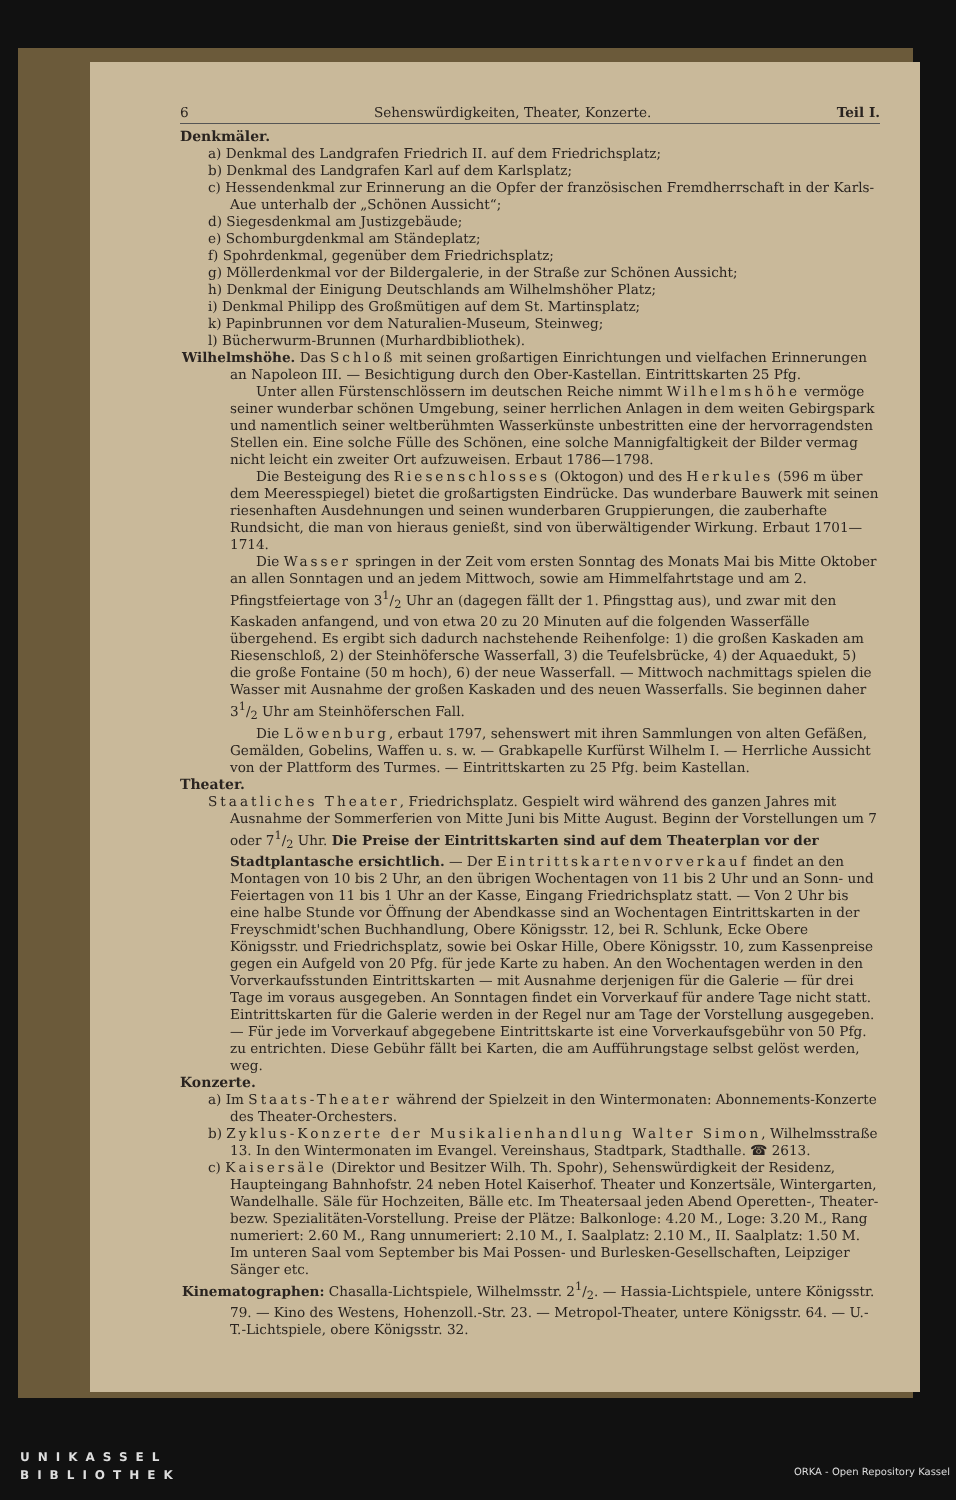6 Sehenswürdigkeiten, Theater, Konzerte. Teil I.
Denkmäler.
a) Denkmal des Landgrafen Friedrich II. auf dem Friedrichsplatz;
b) Denkmal des Landgrafen Karl auf dem Karlsplatz;
c) Hessendenkmal zur Erinnerung an die Opfer der französischen Fremdherrschaft in der Karls-Aue unterhalb der „Schönen Aussicht“;
d) Siegesdenkmal am Justizgebäude;
e) Schomburgdenkmal am Ständeplatz;
f) Spohrdenkmal, gegenüber dem Friedrichsplatz;
g) Möllerdenkmal vor der Bildergalerie, in der Straße zur Schönen Aussicht;
h) Denkmal der Einigung Deutschlands am Wilhelmshöher Platz;
i) Denkmal Philipp des Großmütigen auf dem St. Martinsplatz;
k) Papinbrunnen vor dem Naturalien-Museum, Steinweg;
l) Bücherwurm-Brunnen (Murhardbibliothek).
Wilhelmshöhe. Das Schloß mit seinen großartigen Einrichtungen und vielfachen Erinnerungen an Napoleon III. — Besichtigung durch den Ober-Kastellan. Eintrittskarten 25 Pfg.
Unter allen Fürstenschlössern im deutschen Reiche nimmt Wilhelmshöhe vermöge seiner wunderbar schönen Umgebung, seiner herrlichen Anlagen in dem weiten Gebirgspark und namentlich seiner weltberühmten Wasserkünste unbestritten eine der hervorragendsten Stellen ein. Eine solche Fülle des Schönen, eine solche Mannigfaltigkeit der Bilder vermag nicht leicht ein zweiter Ort aufzuweisen. Erbaut 1786—1798.
Die Besteigung des Riesenschlosses (Oktogon) und des Herkules (596 m über dem Meeresspiegel) bietet die großartigsten Eindrücke. Das wunderbare Bauwerk mit seinen riesenhaften Ausdehnungen und seinen wunderbaren Gruppierungen, die zauberhafte Rundsicht, die man von hieraus genießt, sind von überwältigender Wirkung. Erbaut 1701—1714.
Die Wasser springen in der Zeit vom ersten Sonntag des Monats Mai bis Mitte Oktober an allen Sonntagen und an jedem Mittwoch, sowie am Himmelfahrtstage und am 2. Pfingstfeiertage von 31/2 Uhr an (dagegen fällt der 1. Pfingsttag aus), und zwar mit den Kaskaden anfangend, und von etwa 20 zu 20 Minuten auf die folgenden Wasserfälle übergehend. Es ergibt sich dadurch nachstehende Reihenfolge: 1) die großen Kaskaden am Riesenschloß, 2) der Steinhöfersche Wasserfall, 3) die Teufelsbrücke, 4) der Aquaedukt, 5) die große Fontaine (50 m hoch), 6) der neue Wasserfall. — Mittwoch nachmittags spielen die Wasser mit Ausnahme der großen Kaskaden und des neuen Wasserfalls. Sie beginnen daher 31/2 Uhr am Steinhöferschen Fall.
Die Löwenburg, erbaut 1797, sehenswert mit ihren Sammlungen von alten Gefäßen, Gemälden, Gobelins, Waffen u. s. w. — Grabkapelle Kurfürst Wilhelm I. — Herrliche Aussicht von der Plattform des Turmes. — Eintrittskarten zu 25 Pfg. beim Kastellan.
Theater.
Staatliches Theater, Friedrichsplatz. Gespielt wird während des ganzen Jahres mit Ausnahme der Sommerferien von Mitte Juni bis Mitte August. Beginn der Vorstellungen um 7 oder 71/2 Uhr. Die Preise der Eintrittskarten sind auf dem Theaterplan vor der Stadtplantasche ersichtlich. — Der Eintrittskartenvorverkauf findet an den Montagen von 10 bis 2 Uhr, an den übrigen Wochentagen von 11 bis 2 Uhr und an Sonn- und Feiertagen von 11 bis 1 Uhr an der Kasse, Eingang Friedrichsplatz statt. — Von 2 Uhr bis eine halbe Stunde vor Öffnung der Abendkasse sind an Wochentagen Eintrittskarten in der Freyschmidt'schen Buchhandlung, Obere Königsstr. 12, bei R. Schlunk, Ecke Obere Königsstr. und Friedrichsplatz, sowie bei Oskar Hille, Obere Königsstr. 10, zum Kassenpreise gegen ein Aufgeld von 20 Pfg. für jede Karte zu haben. An den Wochentagen werden in den Vorverkaufsstunden Eintrittskarten — mit Ausnahme derjenigen für die Galerie — für drei Tage im voraus ausgegeben. An Sonntagen findet ein Vorverkauf für andere Tage nicht statt. Eintrittskarten für die Galerie werden in der Regel nur am Tage der Vorstellung ausgegeben. — Für jede im Vorverkauf abgegebene Eintrittskarte ist eine Vorverkaufsgebühr von 50 Pfg. zu entrichten. Diese Gebühr fällt bei Karten, die am Aufführungstage selbst gelöst werden, weg.
Konzerte.
a) Im Staats-Theater während der Spielzeit in den Wintermonaten: Abonnements-Konzerte des Theater-Orchesters.
b) Zyklus-Konzerte der Musikalienhandlung Walter Simon, Wilhelmsstraße 13. In den Wintermonaten im Evangel. Vereinshaus, Stadtpark, Stadthalle. ☎ 2613.
c) Kaisersäle (Direktor und Besitzer Wilh. Th. Spohr), Sehenswürdigkeit der Residenz, Haupteingang Bahnhofstr. 24 neben Hotel Kaiserhof. Theater und Konzertsäle, Wintergarten, Wandelhalle. Säle für Hochzeiten, Bälle etc. Im Theatersaal jeden Abend Operetten-, Theater- bezw. Spezialitäten-Vorstellung. Preise der Plätze: Balkonloge: 4.20 M., Loge: 3.20 M., Rang numeriert: 2.60 M., Rang unnumeriert: 2.10 M., I. Saalplatz: 2.10 M., II. Saalplatz: 1.50 M. Im unteren Saal vom September bis Mai Possen- und Burlesken-Gesellschaften, Leipziger Sänger etc.
Kinematographen: Chasalla-Lichtspiele, Wilhelmsstr. 21/2. — Hassia-Lichtspiele, untere Königsstr. 79. — Kino des Westens, Hohenzoll.-Str. 23. — Metropol-Theater, untere Königsstr. 64. — U.-T.-Lichtspiele, obere Königsstr. 32.
UNIKASSEL
BIBLIOTHEK
ORKA - Open Repository Kassel